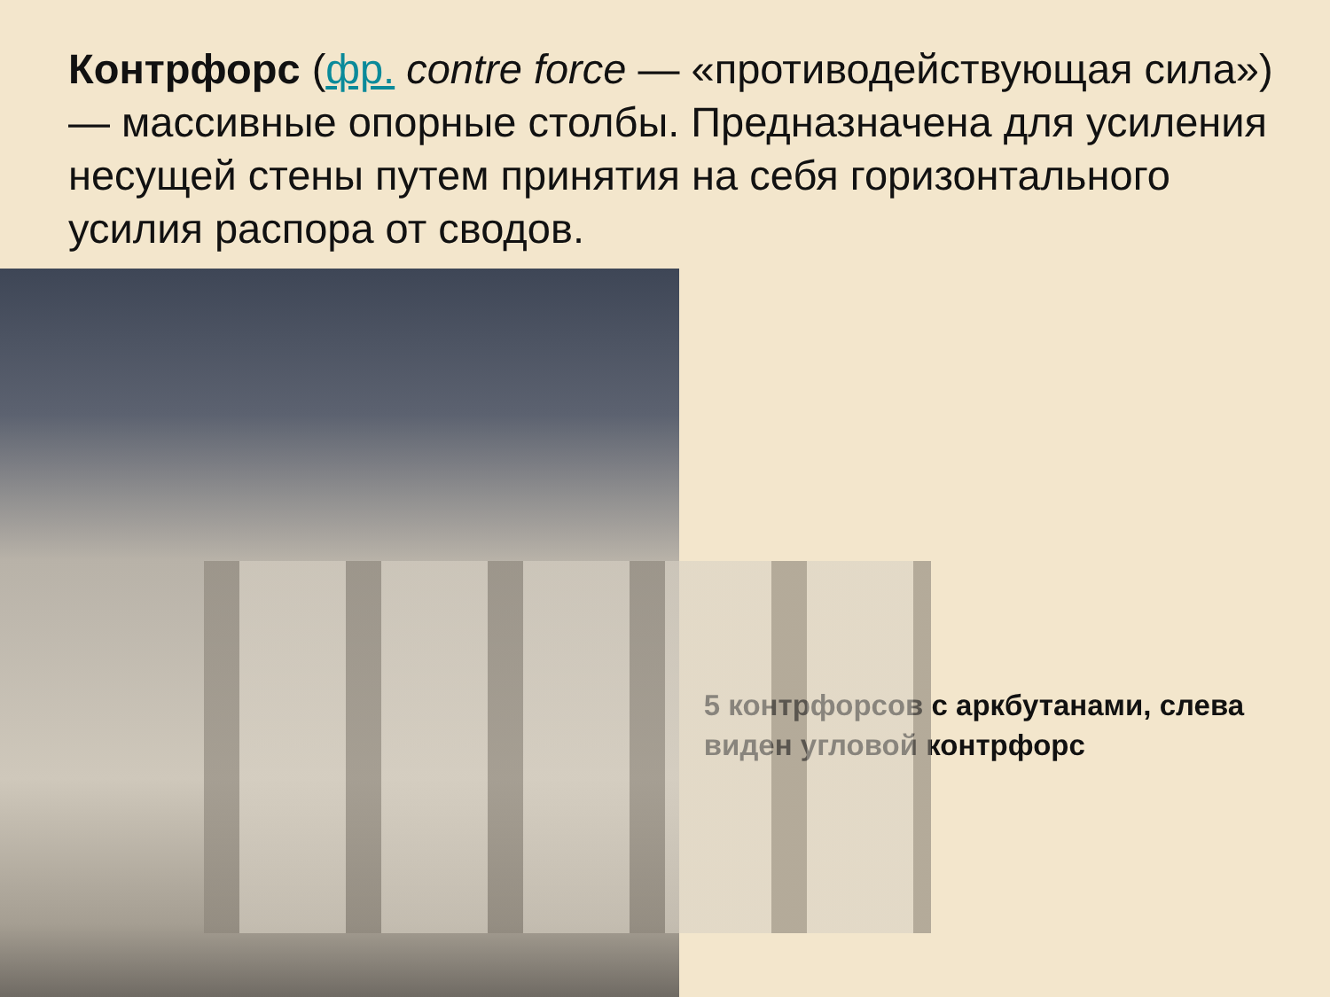Контрфорс (фр. contre force — «противодействующая сила») — массивные опорные столбы. Предназначена для усиления несущей стены путем принятия на себя горизонтального усилия распора от сводов.
5 контрфорсов с аркбутанами, слева виден угловой контрфорс